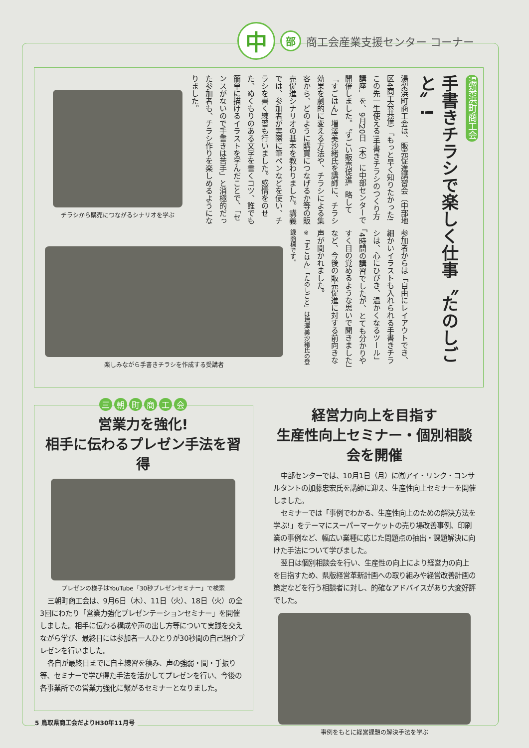中
部
商工会産業支援センター コーナー
湯梨浜町商工会
手書きチラシで楽しく仕事〝たのしごと〟!
湯梨浜町商工会は、販売促進講習会（中部地区4商工会共催）「もっと早く知りたかった!この先一生使える!手書きチラシのつくり方講座」を、9月20日（木）に中部センターで開催しました。〝すごい販売促進〟略して「すごはん」増澤美沙緒氏を講師に、チラシ効果を劇的に変える方法や、チラシによる集客から、どのように購買につなげるか等の販売促進シナリオの基本を教わりました。講義では、参加者が実際に筆ペンなどを使い、チラシを書く練習も行いました。感情をのせた、ぬくもりのある文字を書くコツ、誰でも簡単に描けるイラストを学んだことで、「センスがないので手書きは苦手」と消極的だった参加者も、チラシ作りを楽しめるようになりました。
参加者からは「自由にレイアウトでき、細かいイラストも入れられる手書きチラシは、心にひびき、温かくなるツール」「4時間の講習でしたが、とても分かりやすく目の覚めるような思いで聞きました」など、今後の販売促進に対する前向きな声が聞かれました。
※「すごはん」「たのしごと」は増澤美沙緒氏の登録商標です。
チラシから購売につながるシナリオを学ぶ
楽しみながら手書きチラシを作成する受講者
三朝町商工会
営業力を強化!
相手に伝わるプレゼン手法を習得
プレゼンの様子はYouTube「30秒プレゼンセミナー」で検索
三朝町商工会は、9月6日（木）、11日（火）、18日（火）の全3回にわたり「営業力強化プレゼンテーションセミナー」を開催しました。相手に伝わる構成や声の出し方等について実践を交えながら学び、最終日には参加者一人ひとりが30秒間の自己紹介プレゼンを行いました。
各自が最終日までに自主練習を積み、声の強弱・間・手振り等、セミナーで学び得た手法を活かしてプレゼンを行い、今後の各事業所での営業力強化に繋がるセミナーとなりました。
経営力向上を目指す
生産性向上セミナー・個別相談会を開催
中部センターでは、10月1日（月）に㈲アイ・リンク・コンサルタントの加藤忠宏氏を講師に迎え、生産性向上セミナーを開催しました。
セミナーでは「事例でわかる、生産性向上のための解決方法を学ぶ!」をテーマにスーパーマーケットの売り場改善事例、印刷業の事例など、幅広い業種に応じた問題点の抽出・課題解決に向けた手法について学びました。
翌日は個別相談会を行い、生産性の向上により経営力の向上を目指すため、県版経営革新計画への取り組みや経営改善計画の策定などを行う相談者に対し、的確なアドバイスがあり大変好評でした。
事例をもとに経営課題の解決手法を学ぶ
5 鳥取県商工会だよりH30年11月号